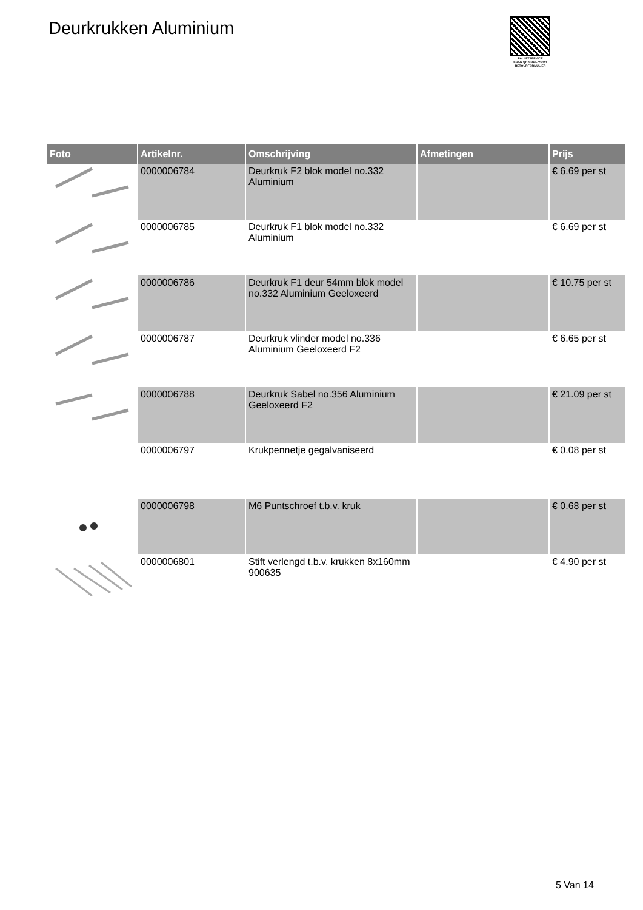Deurkrukken Aluminium
PALLETSERVICE
SCAN QR-CODE VOOR RETOURFORMULIER
| Foto | Artikelnr. | Omschrijving | Afmetingen | Prijs |
| --- | --- | --- | --- | --- |
| | 0000006784 | Deurkruk F2 blok model no.332 Aluminium | | € 6.69 per st |
| | 0000006785 | Deurkruk F1 blok model no.332 Aluminium | | € 6.69 per st |
| | 0000006786 | Deurkruk F1 deur 54mm blok model no.332 Aluminium Geeloxeerd | | € 10.75 per st |
| | 0000006787 | Deurkruk vlinder model no.336 Aluminium Geeloxeerd F2 | | € 6.65 per st |
| | 0000006788 | Deurkruk Sabel no.356 Aluminium Geeloxeerd F2 | | € 21.09 per st |
| | 0000006797 | Krukpennetje gegalvaniseerd | | € 0.08 per st |
| | 0000006798 | M6 Puntschroef t.b.v. kruk | | € 0.68 per st |
| | 0000006801 | Stift verlengd t.b.v. krukken 8x160mm 900635 | | € 4.90 per st |
5 Van 14